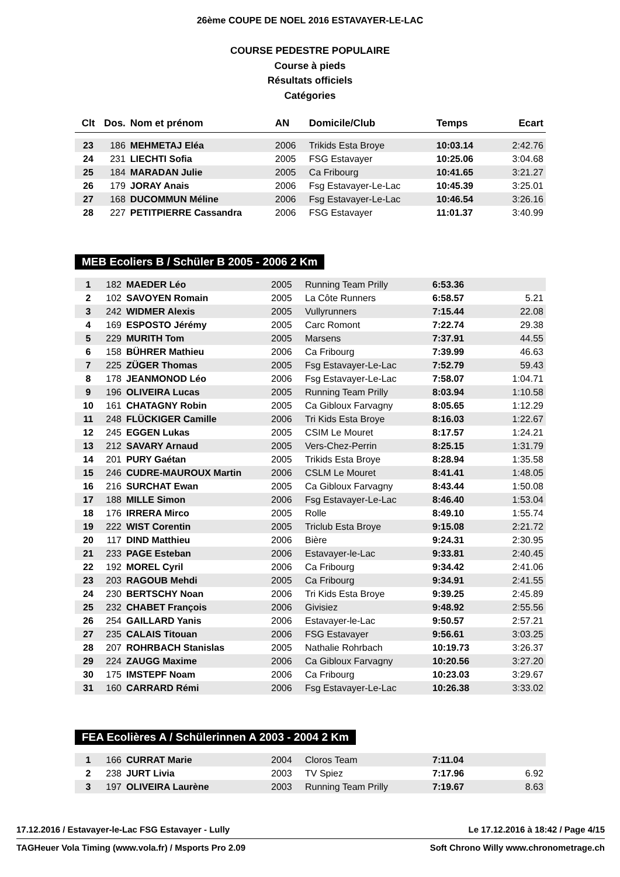26ème COUPE DE NOEL 2016 ESTAVAYER-LE-LAC
COURSE PEDESTRE POPULAIRE
Course à pieds
Résultats officiels
Catégories
| Clt | Dos. | Nom et prénom | AN | Domicile/Club | Temps | Ecart |
| --- | --- | --- | --- | --- | --- | --- |
| 23 | 186 | MEHMETAJ Eléa | 2006 | Trikids Esta Broye | 10:03.14 | 2:42.76 |
| 24 | 231 | LIECHTI Sofia | 2005 | FSG Estavayer | 10:25.06 | 3:04.68 |
| 25 | 184 | MARADAN Julie | 2005 | Ca Fribourg | 10:41.65 | 3:21.27 |
| 26 | 179 | JORAY Anais | 2006 | Fsg Estavayer-Le-Lac | 10:45.39 | 3:25.01 |
| 27 | 168 | DUCOMMUN Méline | 2006 | Fsg Estavayer-Le-Lac | 10:46.54 | 3:26.16 |
| 28 | 227 | PETITPIERRE Cassandra | 2006 | FSG Estavayer | 11:01.37 | 3:40.99 |
MEB Ecoliers B / Schüler B 2005 - 2006 2 Km
| 1 | 182 | MAEDER Léo | 2005 | Running Team Prilly | 6:53.36 | |
| 2 | 102 | SAVOYEN Romain | 2005 | La Côte Runners | 6:58.57 | 5.21 |
| 3 | 242 | WIDMER Alexis | 2005 | Vullyrunners | 7:15.44 | 22.08 |
| 4 | 169 | ESPOSTO Jérémy | 2005 | Carc Romont | 7:22.74 | 29.38 |
| 5 | 229 | MURITH Tom | 2005 | Marsens | 7:37.91 | 44.55 |
| 6 | 158 | BÜHRER Mathieu | 2006 | Ca Fribourg | 7:39.99 | 46.63 |
| 7 | 225 | ZÜGER Thomas | 2005 | Fsg Estavayer-Le-Lac | 7:52.79 | 59.43 |
| 8 | 178 | JEANMONOD Léo | 2006 | Fsg Estavayer-Le-Lac | 7:58.07 | 1:04.71 |
| 9 | 196 | OLIVEIRA Lucas | 2005 | Running Team Prilly | 8:03.94 | 1:10.58 |
| 10 | 161 | CHATAGNY Robin | 2005 | Ca Gibloux Farvagny | 8:05.65 | 1:12.29 |
| 11 | 248 | FLÜCKIGER Camille | 2006 | Tri Kids Esta Broye | 8:16.03 | 1:22.67 |
| 12 | 245 | EGGEN Lukas | 2005 | CSIM Le Mouret | 8:17.57 | 1:24.21 |
| 13 | 212 | SAVARY Arnaud | 2005 | Vers-Chez-Perrin | 8:25.15 | 1:31.79 |
| 14 | 201 | PURY Gaétan | 2005 | Trikids Esta Broye | 8:28.94 | 1:35.58 |
| 15 | 246 | CUDRE-MAUROUX Martin | 2006 | CSLM Le Mouret | 8:41.41 | 1:48.05 |
| 16 | 216 | SURCHAT Ewan | 2005 | Ca Gibloux Farvagny | 8:43.44 | 1:50.08 |
| 17 | 188 | MILLE Simon | 2006 | Fsg Estavayer-Le-Lac | 8:46.40 | 1:53.04 |
| 18 | 176 | IRRERA Mirco | 2005 | Rolle | 8:49.10 | 1:55.74 |
| 19 | 222 | WIST Corentin | 2005 | Triclub Esta Broye | 9:15.08 | 2:21.72 |
| 20 | 117 | DIND Matthieu | 2006 | Bière | 9:24.31 | 2:30.95 |
| 21 | 233 | PAGE Esteban | 2006 | Estavayer-le-Lac | 9:33.81 | 2:40.45 |
| 22 | 192 | MOREL Cyril | 2006 | Ca Fribourg | 9:34.42 | 2:41.06 |
| 23 | 203 | RAGOUB Mehdi | 2005 | Ca Fribourg | 9:34.91 | 2:41.55 |
| 24 | 230 | BERTSCHY Noan | 2006 | Tri Kids Esta Broye | 9:39.25 | 2:45.89 |
| 25 | 232 | CHABET François | 2006 | Givisiez | 9:48.92 | 2:55.56 |
| 26 | 254 | GAILLARD Yanis | 2006 | Estavayer-le-Lac | 9:50.57 | 2:57.21 |
| 27 | 235 | CALAIS Titouan | 2006 | FSG Estavayer | 9:56.61 | 3:03.25 |
| 28 | 207 | ROHRBACH Stanislas | 2005 | Nathalie Rohrbach | 10:19.73 | 3:26.37 |
| 29 | 224 | ZAUGG Maxime | 2006 | Ca Gibloux Farvagny | 10:20.56 | 3:27.20 |
| 30 | 175 | IMSTEPF Noam | 2006 | Ca Fribourg | 10:23.03 | 3:29.67 |
| 31 | 160 | CARRARD Rémi | 2006 | Fsg Estavayer-Le-Lac | 10:26.38 | 3:33.02 |
FEA Ecolières A / Schülerinnen A 2003 - 2004 2 Km
| 1 | 166 | CURRAT Marie | 2004 | Cloros Team | 7:11.04 | |
| 2 | 238 | JURT Livia | 2003 | TV Spiez | 7:17.96 | 6.92 |
| 3 | 197 | OLIVEIRA Laurène | 2003 | Running Team Prilly | 7:19.67 | 8.63 |
17.12.2016 / Estavayer-le-Lac FSG Estavayer - Lully Le 17.12.2016 à 18:42 / Page 4/15
TAGHeuer Vola Timing (www.vola.fr) / Msports Pro 2.09 Soft Chrono Willy www.chronometrage.ch